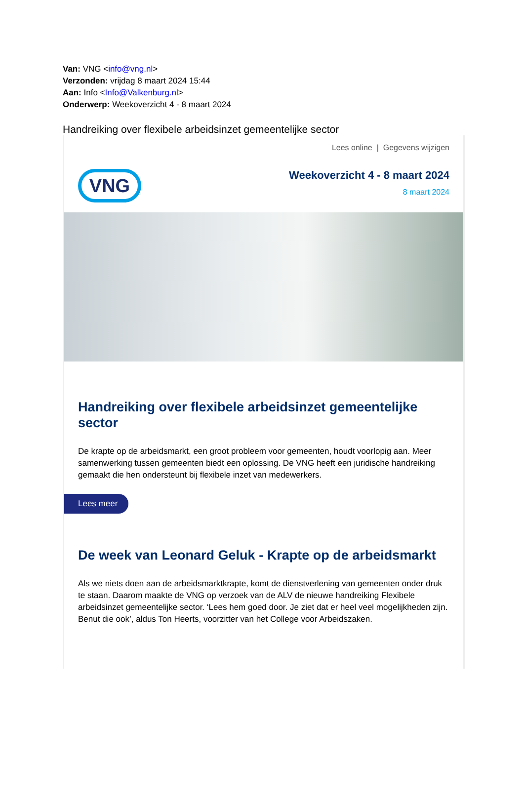Van: VNG <info@vng.nl>
Verzonden: vrijdag 8 maart 2024 15:44
Aan: Info <Info@Valkenburg.nl>
Onderwerp: Weekoverzicht 4 - 8 maart 2024
Handreiking over flexibele arbeidsinzet gemeentelijke sector
Lees online | Gegevens wijzigen
VNG
Weekoverzicht 4 - 8 maart 2024
8 maart 2024
Handreiking over flexibele arbeidsinzet gemeentelijke sector
De krapte op de arbeidsmarkt, een groot probleem voor gemeenten, houdt voorlopig aan. Meer samenwerking tussen gemeenten biedt een oplossing. De VNG heeft een juridische handreiking gemaakt die hen ondersteunt bij flexibele inzet van medewerkers.
Lees meer
De week van Leonard Geluk - Krapte op de arbeidsmarkt
Als we niets doen aan de arbeidsmarktkrapte, komt de dienstverlening van gemeenten onder druk te staan. Daarom maakte de VNG op verzoek van de ALV de nieuwe handreiking Flexibele arbeidsinzet gemeentelijke sector. ‘Lees hem goed door. Je ziet dat er heel veel mogelijkheden zijn. Benut die ook’, aldus Ton Heerts, voorzitter van het College voor Arbeidszaken.